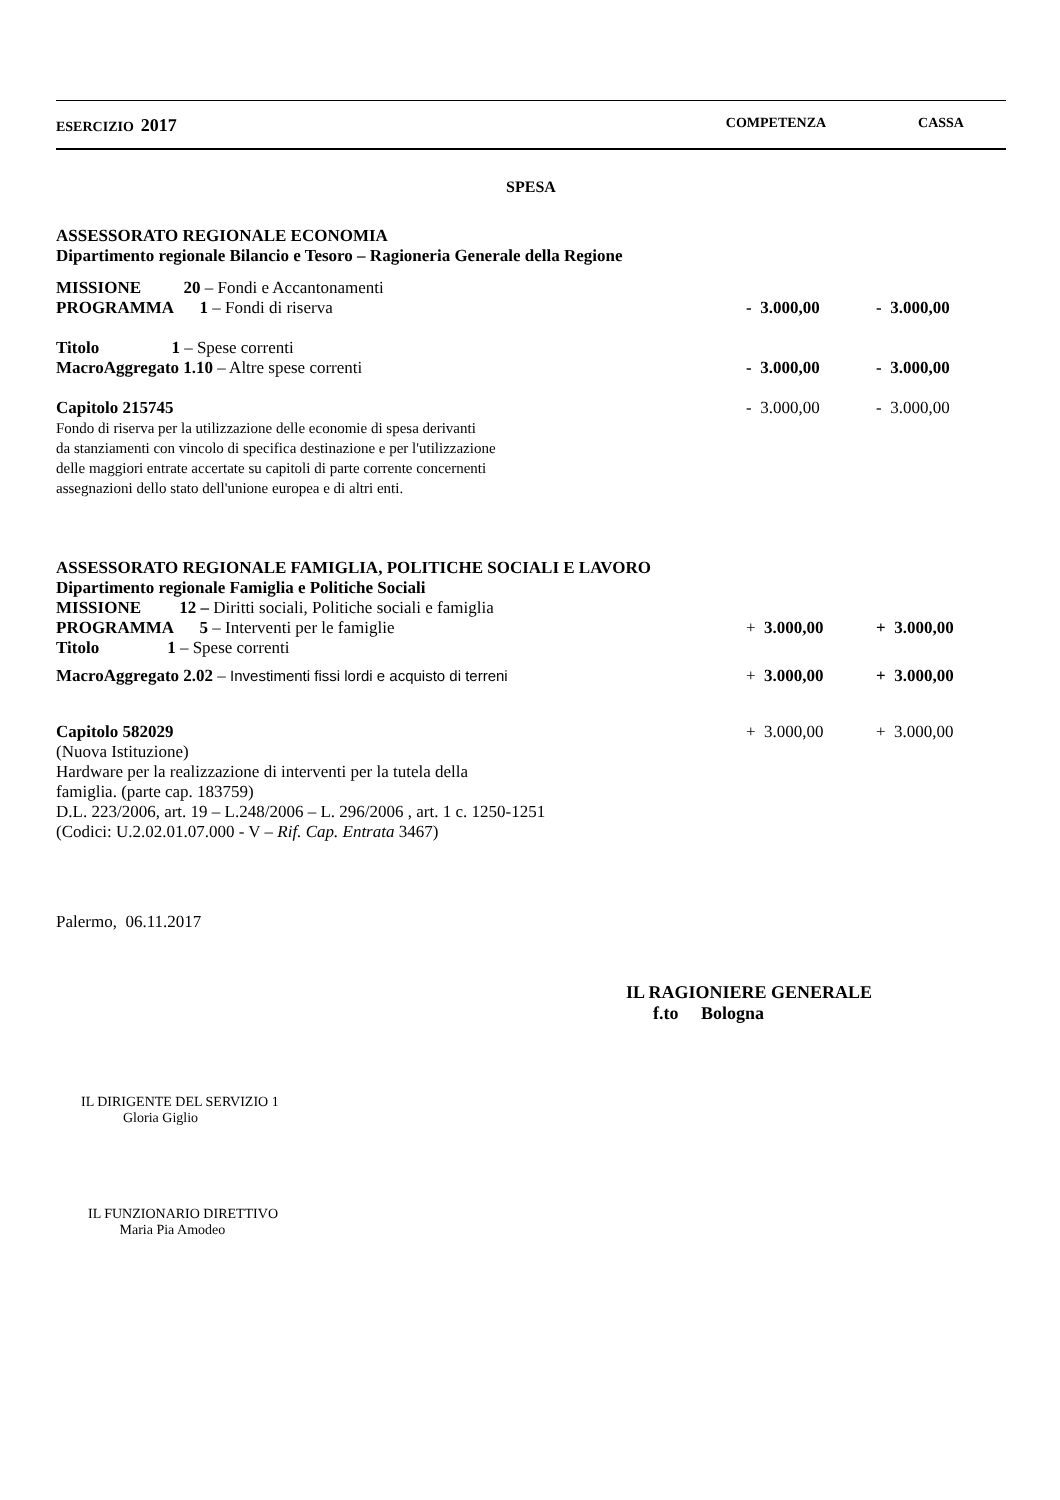| ESERCIZIO 2017 | COMPETENZA | CASSA |
SPESA
ASSESSORATO REGIONALE ECONOMIA
Dipartimento regionale Bilancio e Tesoro – Ragioneria Generale della Regione
| MISSIONE 20 – Fondi e Accantonamenti | | |
| PROGRAMMA 1 – Fondi di riserva | - 3.000,00 | - 3.000,00 |
| Titolo 1 – Spese correnti | | |
| MacroAggregato 1.10 – Altre spese correnti | - 3.000,00 | - 3.000,00 |
| Capitolo 215745 Fondo di riserva per la utilizzazione delle economie di spesa derivanti da stanziamenti con vincolo di specifica destinazione e per l'utilizzazione delle maggiori entrate accertate su capitoli di parte corrente concernenti assegnazioni dello stato dell'unione europea e di altri enti. | - 3.000,00 | - 3.000,00 |
ASSESSORATO REGIONALE FAMIGLIA, POLITICHE SOCIALI E LAVORO
Dipartimento regionale Famiglia e Politiche Sociali
| MISSIONE 12 – Diritti sociali, Politiche sociali e famiglia | | |
| PROGRAMMA 5 – Interventi per le famiglie | + 3.000,00 | + 3.000,00 |
| Titolo 1 – Spese correnti | | |
| MacroAggregato 2.02 – Investimenti fissi lordi e acquisto di terreni | + 3.000,00 | + 3.000,00 |
| Capitolo 582029 (Nuova Istituzione) Hardware per la realizzazione di interventi per la tutela della famiglia. (parte cap. 183759) D.L. 223/2006, art. 19 – L.248/2006 – L. 296/2006 , art. 1 c. 1250-1251 (Codici: U.2.02.01.07.000 - V – Rif. Cap. Entrata 3467) | + 3.000,00 | + 3.000,00 |
Palermo, 06.11.2017
IL RAGIONIERE GENERALE
f.to Bologna
IL DIRIGENTE DEL SERVIZIO 1
Gloria Giglio
IL FUNZIONARIO DIRETTIVO
Maria Pia Amodeo